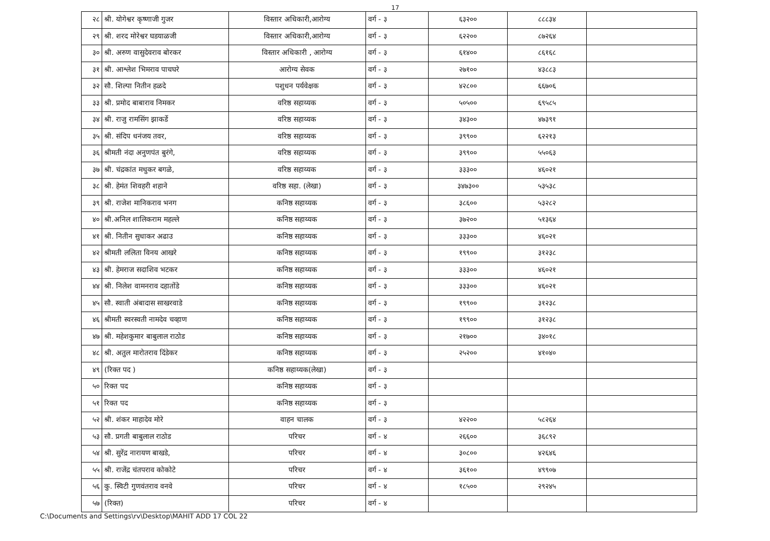17
| २८ | श्री. योगेश्वर कृष्णाजी गुजर | विस्तार अधिकारी,आरोग्य | वर्ग - ३ | ६३२०० | ८८८३४ | |
| २९ | श्री. शरद मोरेश्वर घडयाळजी | विस्तार अधिकारी,आरोग्य | वर्ग - ३ | ६२२०० | ८७२६४ | |
| ३० | श्री. अरुण वासुदेवराव बोरकर | विस्तार अधिकारी , आरोग्य | वर्ग - ३ | ६१४०० | ८६१६८ | |
| ३१ | श्री. आश्लेश भिमराव पाचघरे | आरोग्य सेवक | वर्ग - ३ | २७१०० | ४३८८३ | |
| ३२ | सौ. शिल्पा नितीन हळदे | पशुधन पर्यवेक्षक | वर्ग - ३ | ४२८०० | ६६७०६ | |
| ३३ | श्री. प्रमोद बाबाराव निमकर | वरिष्ठ सहाय्यक | वर्ग - ३ | ५०५०० | ६९५८५ | |
| ३४ | श्री. राजु रामसिंग झाकर्डे | वरिष्ठ सहाय्यक | वर्ग - ३ | ३४३०० | ४७३९१ | |
| ३५ | श्री. संदिप धनंजय तवर, | वरिष्ठ सहाय्यक | वर्ग - ३ | ३९९०० | ६२२१३ | |
| ३६ | श्रीमती नंदा अनुणपंत बुरंगे, | वरिष्ठ सहाय्यक | वर्ग - ३ | ३९९०० | ५५०६३ | |
| ३७ | श्री. चंद्रकांत मधुकर बगळे, | वरिष्ठ सहाय्यक | वर्ग - ३ | ३३३०० | ४६०२१ | |
| ३८ | श्री. हेमंत शिवहरी शहाने | वरिष्ठ सहा. (लेखा) | वर्ग - ३ | ३४७३०० | ५३५३८ | |
| ३९ | श्री. राजेश मानिकराव भनग | कनिष्ठ सहाय्यक | वर्ग - ३ | ३८६०० | ५३२८२ | |
| ४० | श्री.अनिल शालिकराम महल्ले | कनिष्ठ सहाय्यक | वर्ग - ३ | ३७२०० | ५१३६४ | |
| ४१ | श्री. नितीन सुधाकर अढाउ | कनिष्ठ सहाय्यक | वर्ग - ३ | ३३३०० | ४६०२१ | |
| ४२ | श्रीमती ललिता विनय आखरे | कनिष्ठ सहाय्यक | वर्ग - ३ | १९९०० | ३१२३८ | |
| ४३ | श्री. हेमराज सदाशिव भटकर | कनिष्ठ सहाय्यक | वर्ग - ३ | ३३३०० | ४६०२१ | |
| ४४ | श्री. निलेश वामनराव दहातोंडे | कनिष्ठ सहाय्यक | वर्ग - ३ | ३३३०० | ४६०२१ | |
| ४५ | सौ. स्वाती अंबादास साखरवाडे | कनिष्ठ सहाय्यक | वर्ग - ३ | १९९०० | ३१२३८ | |
| ४६ | श्रीमती स्वरस्वती नामदेव चव्हाण | कनिष्ठ सहाय्यक | वर्ग - ३ | १९९०० | ३१२३८ | |
| ४७ | श्री. महेशकुमार बाबुलाल राठोड | कनिष्ठ सहाय्यक | वर्ग - ३ | २१७०० | ३४०१८ | |
| ४८ | श्री. अतुल मारोतराव दिंडेकर | कनिष्ठ सहाय्यक | वर्ग - ३ | २५२०० | ४१०४० | |
| ४९ | (रिक्त पद ) | कनिष्ठ सहाय्यक(लेखा) | वर्ग - ३ | | | |
| ५० | रिक्त पद | कनिष्ठ सहाय्यक | वर्ग - ३ | | | |
| ५१ | रिक्त पद | कनिष्ठ सहाय्यक | वर्ग - ३ | | | |
| ५२ | श्री. शंकर माहादेव मोरे | वाहन चालक | वर्ग - ३ | ४२२०० | ५८२६४ | |
| ५३ | सौ. प्रगती बाबुलाल राठोड | परिचर | वर्ग - ४ | २६६०० | ३६८९२ | |
| ५४ | श्री. सुरेंद्र नारायण बाखडे, | परिचर | वर्ग - ४ | ३०८०० | ४२६४६ | |
| ५५ | श्री. राजेंद्र चंतपराव कोकोटे | परिचर | वर्ग - ४ | ३६१०० | ४९९०७ | |
| ५६ | कु. स्विटी गुणवंतराव वनवे | परिचर | वर्ग - ४ | १८५०० | २९२४५ | |
| ५७ | (रिक्त) | परिचर | वर्ग - ४ | | | |
C:\Documents and Settings\rv\Desktop\MAHIT ADD 17 COL 22